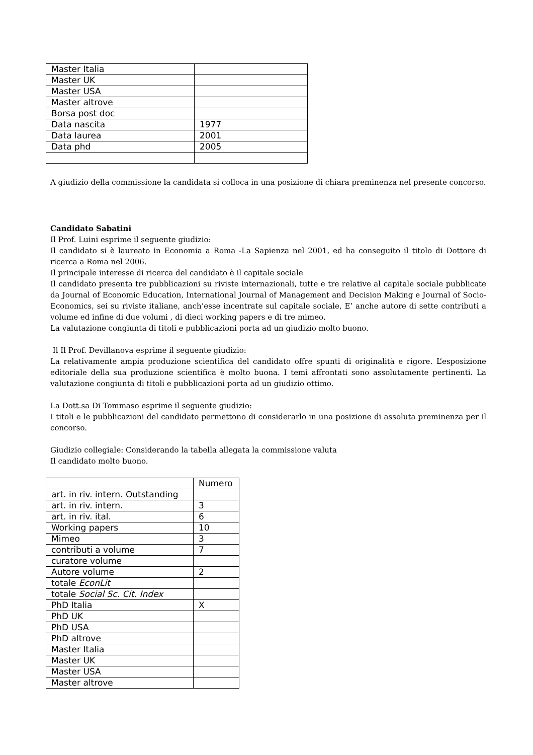| Master Italia | |
| Master UK | |
| Master USA | |
| Master altrove | |
| Borsa post doc | |
| Data nascita | 1977 |
| Data laurea | 2001 |
| Data phd | 2005 |
A giudizio della commissione la candidata si colloca in una posizione di chiara preminenza nel presente concorso.
Candidato Sabatini
Il Prof. Luini esprime il seguente giudizio:
Il candidato si è laureato in Economia a Roma -La Sapienza nel 2001, ed ha conseguito il titolo di Dottore di ricerca a Roma nel 2006.
Il principale interesse di ricerca del candidato è il capitale sociale
Il candidato presenta tre pubblicazioni su riviste internazionali, tutte e tre relative al capitale sociale pubblicate da Journal of Economic Education, International Journal of Management and Decision Making e Journal of Socio-Economics, sei su riviste italiane, anch’esse incentrate sul capitale sociale, E’ anche autore di sette contributi a volume ed infine di due volumi , di dieci working papers e di tre mimeo.
La valutazione congiunta di titoli e pubblicazioni porta ad un giudizio molto buono.
Il Il Prof. Devillanova esprime il seguente giudizio:
La relativamente ampia produzione scientifica del candidato offre spunti di originalità e rigore. L’esposizione editoriale della sua produzione scientifica è molto buona. I temi affrontati sono assolutamente pertinenti. La valutazione congiunta di titoli e pubblicazioni porta ad un giudizio ottimo.
La Dott.sa Di Tommaso esprime il seguente giudizio:
I titoli e le pubblicazioni del candidato permettono di considerarlo in una posizione di assoluta preminenza per il concorso.
Giudizio collegiale: Considerando la tabella allegata la commissione valuta
Il candidato molto buono.
| | Numero |
| art. in riv. intern. Outstanding | |
| art. in riv. intern. | 3 |
| art. in riv. ital. | 6 |
| Working papers | 10 |
| Mimeo | 3 |
| contributi a volume | 7 |
| curatore volume | |
| Autore volume | 2 |
| totale EconLit | |
| totale Social Sc. Cit. Index | |
| PhD Italia | X |
| PhD UK | |
| PhD USA | |
| PhD altrove | |
| Master Italia | |
| Master UK | |
| Master USA | |
| Master altrove | |